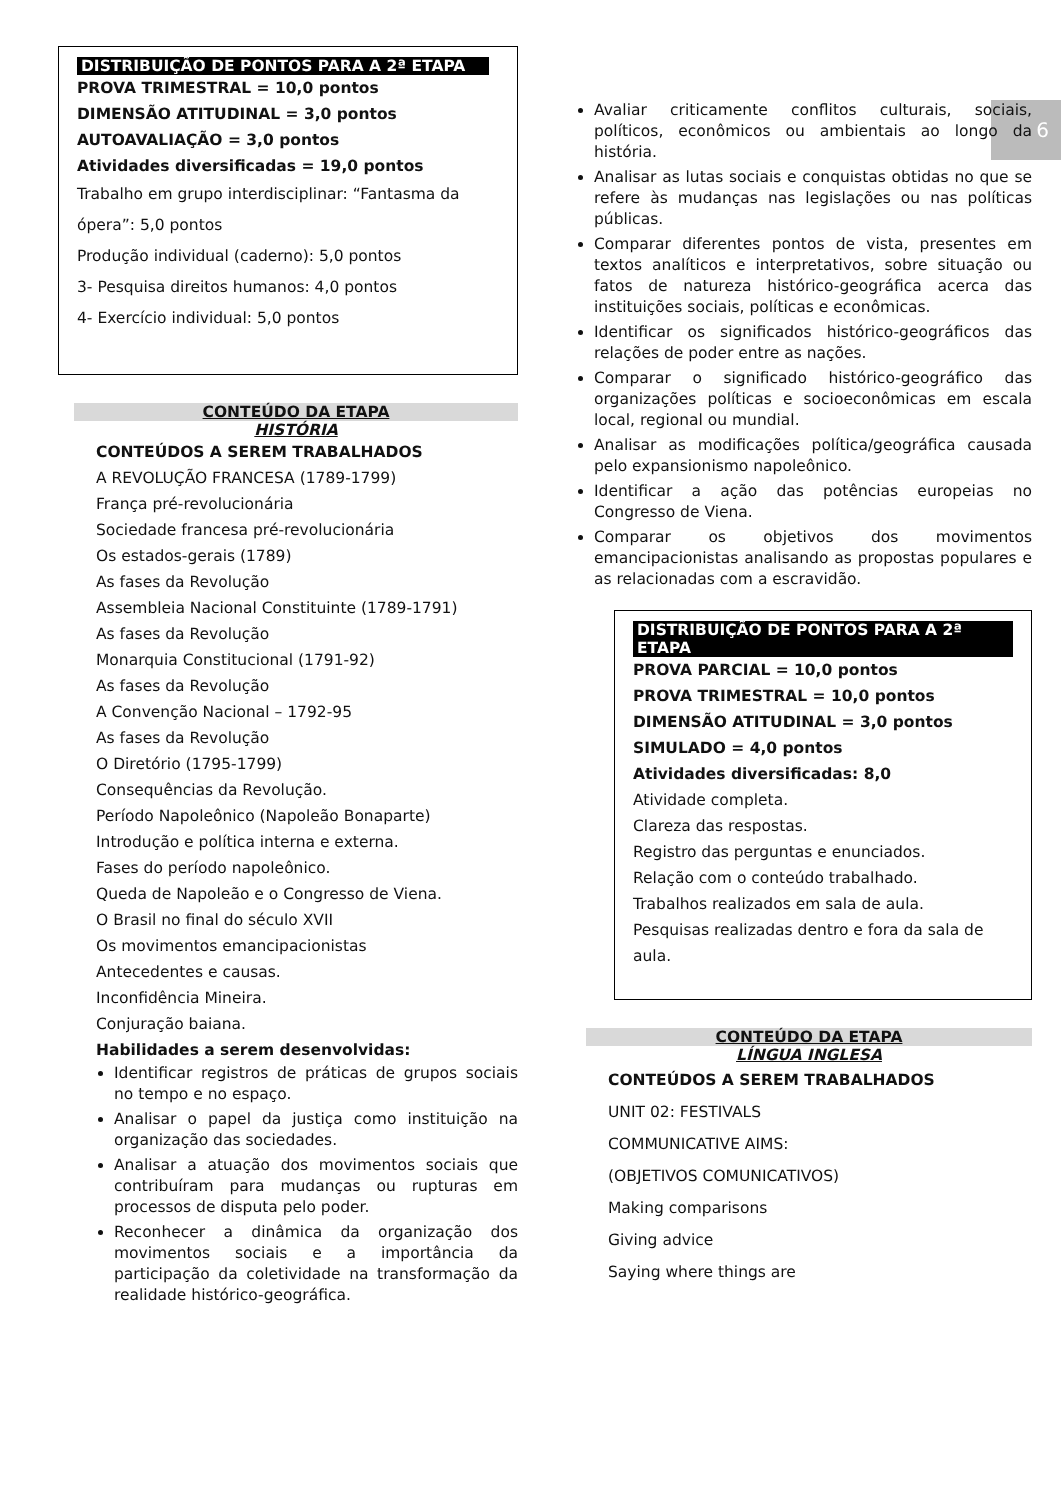6
DISTRIBUIÇÃO DE PONTOS PARA A 2ª ETAPA
PROVA TRIMESTRAL = 10,0 pontos
DIMENSÃO ATITUDINAL = 3,0 pontos
AUTOAVALIAÇÃO = 3,0 pontos
Atividades diversificadas = 19,0 pontos
Trabalho em grupo interdisciplinar: “Fantasma da ópera”: 5,0 pontos
Produção individual (caderno): 5,0 pontos
3- Pesquisa direitos humanos: 4,0 pontos
4- Exercício individual: 5,0 pontos
CONTEÚDO DA ETAPA
HISTÓRIA
CONTEÚDOS A SEREM TRABALHADOS
A REVOLUÇÃO FRANCESA (1789-1799)
França pré-revolucionária
Sociedade francesa pré-revolucionária
Os estados-gerais (1789)
As fases da Revolução
Assembleia Nacional Constituinte (1789-1791)
As fases da Revolução
Monarquia Constitucional (1791-92)
As fases da Revolução
A Convenção Nacional – 1792-95
As fases da Revolução
O Diretório (1795-1799)
Consequências da Revolução.
Período Napoleônico (Napoleão Bonaparte)
Introdução e política interna e externa.
Fases do período napoleônico.
Queda de Napoleão e o Congresso de Viena.
O Brasil no final do século XVII
Os movimentos emancipacionistas
Antecedentes e causas.
Inconfidência Mineira.
Conjuração baiana.
Habilidades a serem desenvolvidas:
Identificar registros de práticas de grupos sociais no tempo e no espaço.
Analisar o papel da justiça como instituição na organização das sociedades.
Analisar a atuação dos movimentos sociais que contribuíram para mudanças ou rupturas em processos de disputa pelo poder.
Reconhecer a dinâmica da organização dos movimentos sociais e a importância da participação da coletividade na transformação da realidade histórico-geográfica.
Avaliar criticamente conflitos culturais, sociais, políticos, econômicos ou ambientais ao longo da história.
Analisar as lutas sociais e conquistas obtidas no que se refere às mudanças nas legislações ou nas políticas públicas.
Comparar diferentes pontos de vista, presentes em textos analíticos e interpretativos, sobre situação ou fatos de natureza histórico-geográfica acerca das instituições sociais, políticas e econômicas.
Identificar os significados histórico-geográficos das relações de poder entre as nações.
Comparar o significado histórico-geográfico das organizações políticas e socioeconômicas em escala local, regional ou mundial.
Analisar as modificações política/geográfica causada pelo expansionismo napoleônico.
Identificar a ação das potências europeias no Congresso de Viena.
Comparar os objetivos dos movimentos emancipacionistas analisando as propostas populares e as relacionadas com a escravidão.
DISTRIBUIÇÃO DE PONTOS PARA A 2ª ETAPA
PROVA PARCIAL = 10,0 pontos
PROVA TRIMESTRAL = 10,0 pontos
DIMENSÃO ATITUDINAL = 3,0 pontos
SIMULADO = 4,0 pontos
Atividades diversificadas: 8,0
Atividade completa.
Clareza das respostas.
Registro das perguntas e enunciados.
Relação com o conteúdo trabalhado.
Trabalhos realizados em sala de aula.
Pesquisas realizadas dentro e fora da sala de aula.
CONTEÚDO DA ETAPA
LÍNGUA INGLESA
CONTEÚDOS A SEREM TRABALHADOS
UNIT 02: FESTIVALS
COMMUNICATIVE AIMS:
(OBJETIVOS COMUNICATIVOS)
Making comparisons
Giving advice
Saying where things are